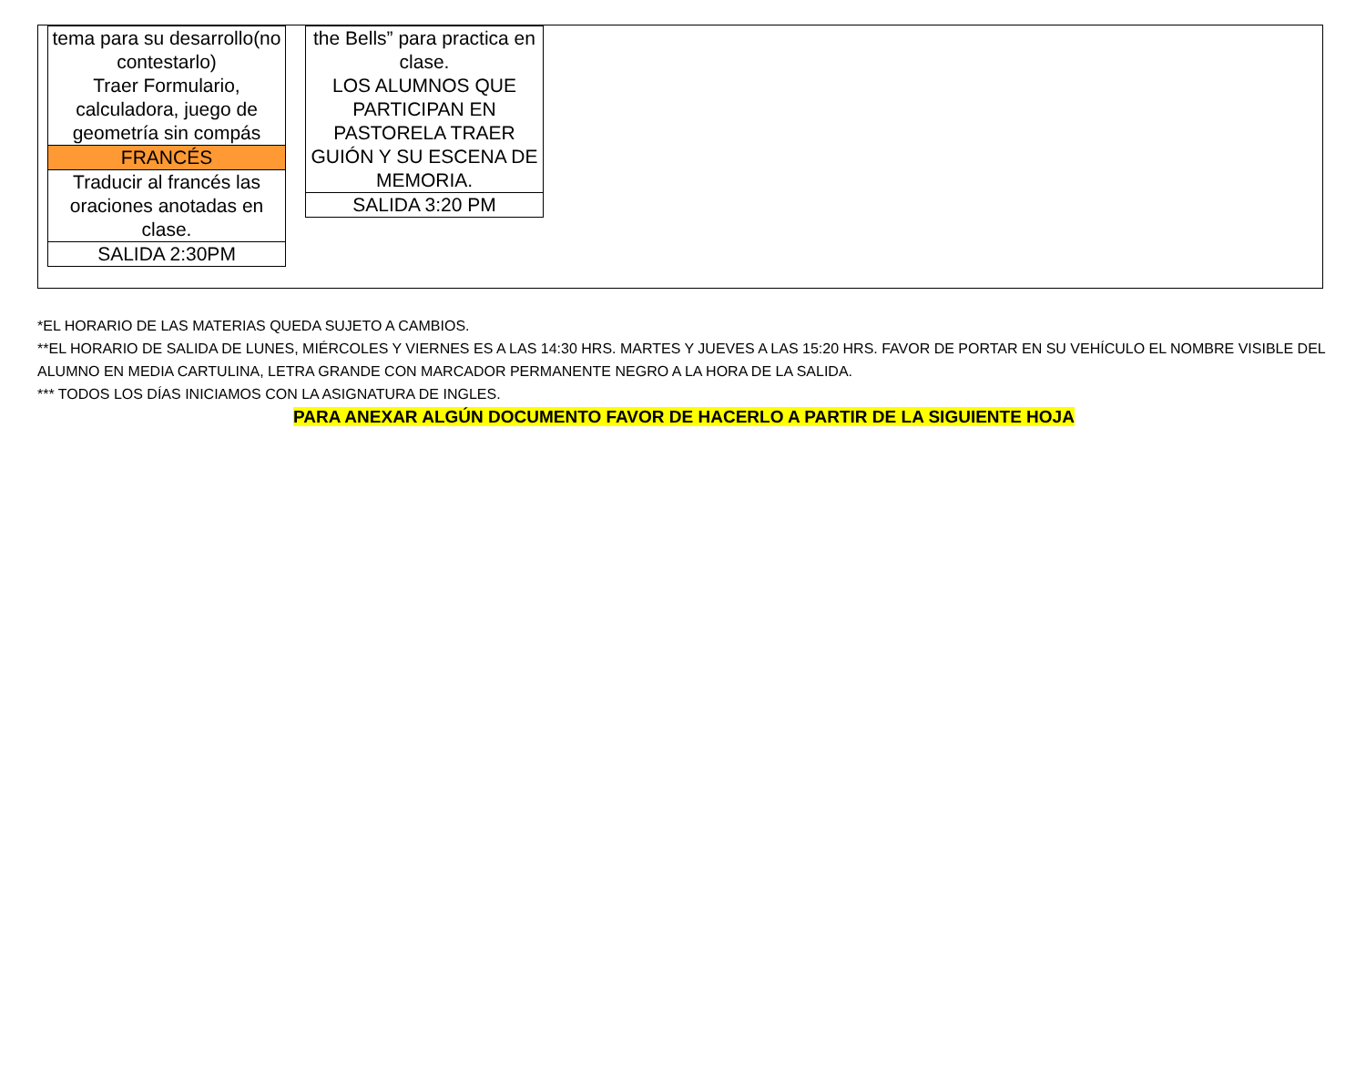| tema para su desarrollo(no contestarlo) Traer Formulario, calculadora, juego de geometría sin compás |
| FRANCÉS |
| Traducir al francés las oraciones anotadas en clase. |
| SALIDA 2:30PM |
| the Bells” para practica en clase. LOS ALUMNOS QUE PARTICIPAN EN PASTORELA TRAER GUIÓN Y SU ESCENA DE MEMORIA. |
| SALIDA 3:20 PM |
*EL HORARIO DE LAS MATERIAS QUEDA SUJETO A CAMBIOS.
**EL HORARIO DE SALIDA DE LUNES, MIÉRCOLES Y VIERNES ES A LAS 14:30 HRS. MARTES Y JUEVES A LAS 15:20 HRS. FAVOR DE PORTAR EN SU VEHÍCULO EL NOMBRE VISIBLE DEL ALUMNO EN MEDIA CARTULINA, LETRA GRANDE CON MARCADOR PERMANENTE NEGRO A LA HORA DE LA SALIDA.
*** TODOS LOS DÍAS INICIAMOS CON LA ASIGNATURA DE INGLES.
PARA ANEXAR ALGÚN DOCUMENTO FAVOR DE HACERLO A PARTIR DE LA SIGUIENTE HOJA